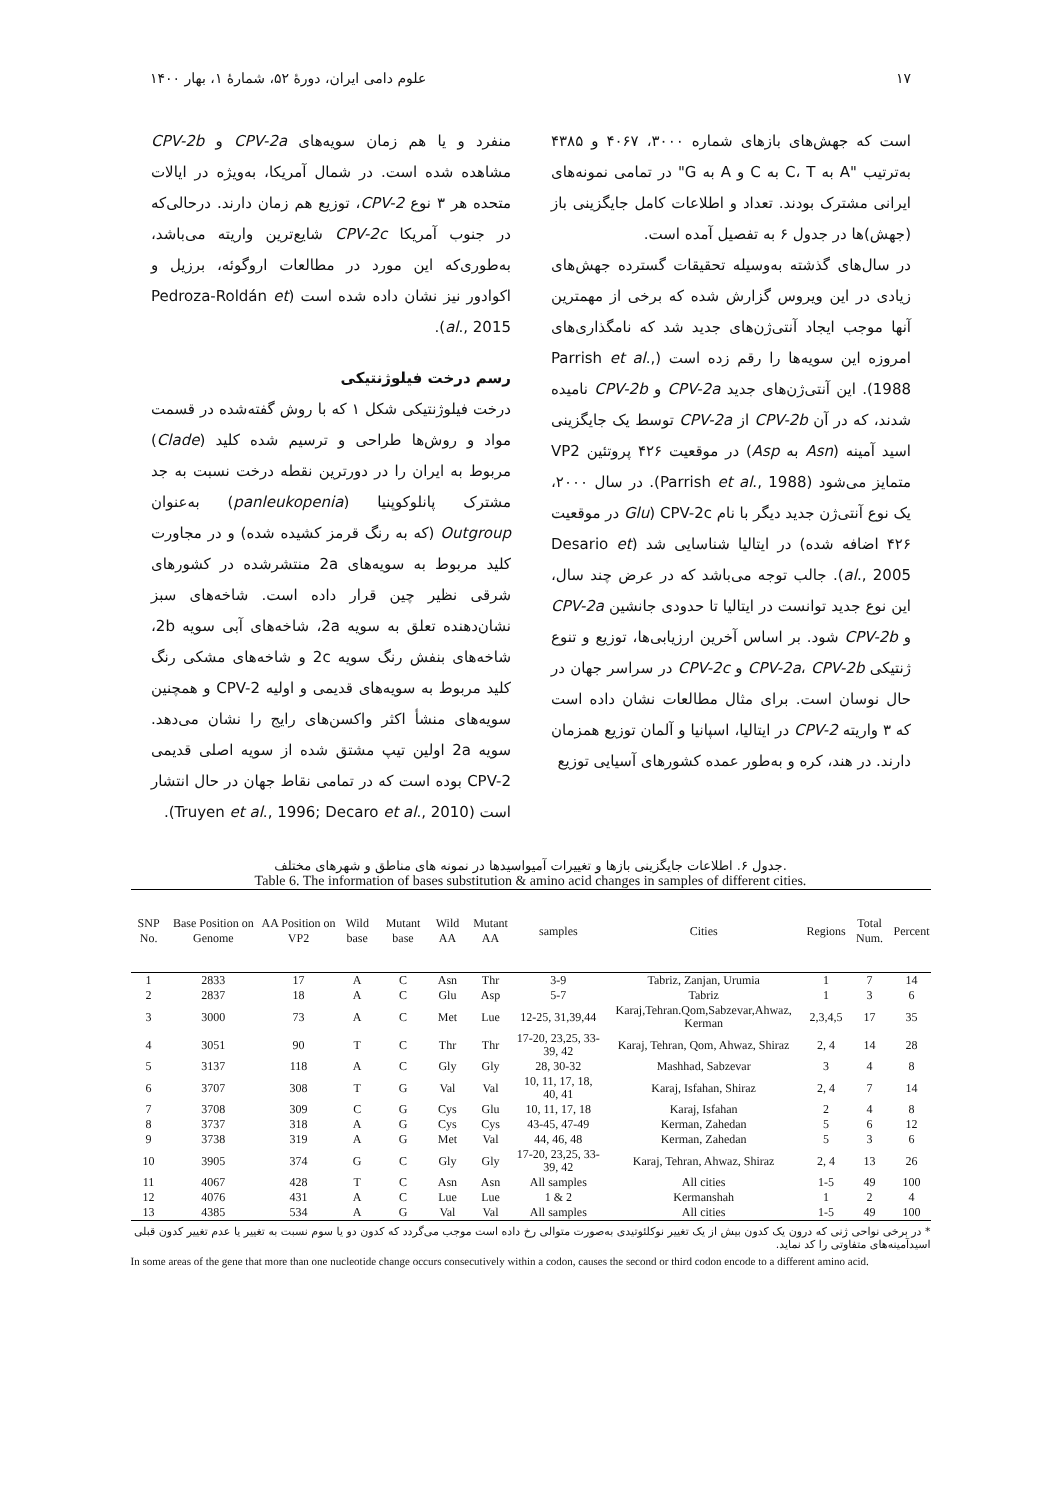۱۷ علوم دامی ایران، دورهٔ ۵۲، شمارهٔ ۱، بهار ۱۴۰۰
است که جهش‌های بازهای شماره ۳۰۰۰، ۴۰۶۷ و ۴۳۸۵ به‌ترتیب "A به C، T به C و A به G" در تمامی نمونه‌های ایرانی مشترک بودند. تعداد و اطلاعات کامل جایگزینی باز (جهش)ها در جدول ۶ به تفصیل آمده است.
در سال‌های گذشته به‌وسیله تحقیقات گسترده جهش‌های زیادی در این ویروس گزارش شده که برخی از مهمترین آنها موجب ایجاد آنتی‌ژن‌های جدید شد که نامگذاری‌های امروزه این سویه‌ها را رقم زده است (Parrish et al., 1988). این آنتی‌ژن‌های جدید CPV-2a و CPV-2b نامیده شدند، که در آن CPV-2b از CPV-2a توسط یک جایگزینی اسید آمینه (Asn به Asp) در موقعیت ۴۲۶ پروتئین VP2 متمایز می‌شود (Parrish et al., 1988). در سال ۲۰۰۰، یک نوع آنتی‌ژن جدید دیگر با نام CPV-2c (Glu در موقعیت ۴۲۶ اضافه شده) در ایتالیا شناسایی شد (Desario et al., 2005). جالب توجه می‌باشد که در عرض چند سال، این نوع جدید توانست در ایتالیا تا حدودی جانشین CPV-2a و CPV-2b شود. بر اساس آخرین ارزیابی‌ها، توزیع و تنوع ژنتیکی CPV-2a، CPV-2b و CPV-2c در سراسر جهان در حال نوسان است. برای مثال مطالعات نشان داده است که ۳ واریته CPV-2 در ایتالیا، اسپانیا و آلمان توزیع همزمان دارند. در هند، کره و به‌طور عمده کشورهای آسیایی توزیع
منفرد و یا هم زمان سویه‌های CPV-2a و CPV-2b مشاهده شده است. در شمال آمریکا، به‌ویژه در ایالات متحده هر ۳ نوع CPV-2، توزیع هم زمان دارند. درحالی‌که در جنوب آمریکا CPV-2c شایع‌ترین واریته می‌باشد، به‌طوری‌که این مورد در مطالعات اروگوئه، برزیل و اکوادور نیز نشان داده شده است (Pedroza-Roldán et al., 2015).
رسم درخت فیلوژنتیکی
درخت فیلوژنتیکی شکل ۱ که با روش گفته‌شده در قسمت مواد و روش‌ها طراحی و ترسیم شده کلید (Clade) مربوط به ایران را در دورترین نقطه درخت نسبت به جد مشترک پانلوکوپنیا (panleukopenia) به‌عنوان Outgroup (که به رنگ قرمز کشیده شده) و در مجاورت کلید مربوط به سویه‌های 2a منتشرشده در کشورهای شرقی نظیر چین قرار داده است. شاخه‌های سبز نشان‌دهنده تعلق به سویه 2a، شاخه‌های آبی سویه 2b، شاخه‌های بنفش رنگ سویه 2c و شاخه‌های مشکی رنگ کلید مربوط به سویه‌های قدیمی و اولیه CPV-2 و همچنین سویه‌های منشأ اکثر واکسن‌های رایج را نشان می‌دهد. سویه 2a اولین تیپ مشتق شده از سویه اصلی قدیمی CPV-2 بوده است که در تمامی نقاط جهان در حال انتشار است (Truyen et al., 1996; Decaro et al., 2010).
جدول ۶. اطلاعات جایگزینی بازها و تغییرات آمیواسیدها در نمونه های مناطق و شهرهای مختلف.
Table 6. The information of bases substitution & amino acid changes in samples of different cities.
| SNP No. | Base Position on Genome | AA Position on VP2 | Wild base | Mutant base | Wild AA | Mutant AA | samples | Cities | Regions | Total Num. | Percent |
| --- | --- | --- | --- | --- | --- | --- | --- | --- | --- | --- | --- |
| 1 | 2833 | 17 | A | C | Asn | Thr | 3-9 | Tabriz, Zanjan, Urumia | 1 | 7 | 14 |
| 2 | 2837 | 18 | A | C | Glu | Asp | 5-7 | Tabriz | 1 | 3 | 6 |
| 3 | 3000 | 73 | A | C | Met | Lue | 12-25, 31,39,44 | Karaj,Tehran.Qom,Sabzevar,Ahwaz, Kerman | 2,3,4,5 | 17 | 35 |
| 4 | 3051 | 90 | T | C | Thr | Thr | 17-20, 23,25, 33-39, 42 | Karaj, Tehran, Qom, Ahwaz, Shiraz | 2, 4 | 14 | 28 |
| 5 | 3137 | 118 | A | C | Gly | Gly | 28, 30-32 | Mashhad, Sabzevar | 3 | 4 | 8 |
| 6 | 3707 | 308 | T | G | Val | Val | 10, 11, 17, 18, 40, 41 | Karaj, Isfahan, Shiraz | 2, 4 | 7 | 14 |
| 7 | 3708 | 309 | C | G | Cys | Glu | 10, 11, 17, 18 | Karaj, Isfahan | 2 | 4 | 8 |
| 8 | 3737 | 318 | A | G | Cys | Cys | 43-45, 47-49 | Kerman, Zahedan | 5 | 6 | 12 |
| 9 | 3738 | 319 | A | G | Met | Val | 44, 46, 48 | Kerman, Zahedan | 5 | 3 | 6 |
| 10 | 3905 | 374 | G | C | Gly | Gly | 17-20, 23,25, 33-39, 42 | Karaj, Tehran, Ahwaz, Shiraz | 2, 4 | 13 | 26 |
| 11 | 4067 | 428 | T | C | Asn | Asn | All samples | All cities | 1-5 | 49 | 100 |
| 12 | 4076 | 431 | A | C | Lue | Lue | 1 & 2 | Kermanshah | 1 | 2 | 4 |
| 13 | 4385 | 534 | A | G | Val | Val | All samples | All cities | 1-5 | 49 | 100 |
* در برخی نواحی ژنی که درون یک کدون بیش از یک تغییر نوکلئوتیدی به‌صورت متوالی رخ داده است موجب می‌گردد که کدون دو یا سوم نسبت به تغییر یا عدم تغییر کدون قبلی اسیدآمینه‌های متفاوتی را کد نماید.
In some areas of the gene that more than one nucleotide change occurs consecutively within a codon, causes the second or third codon encode to a different amino acid.